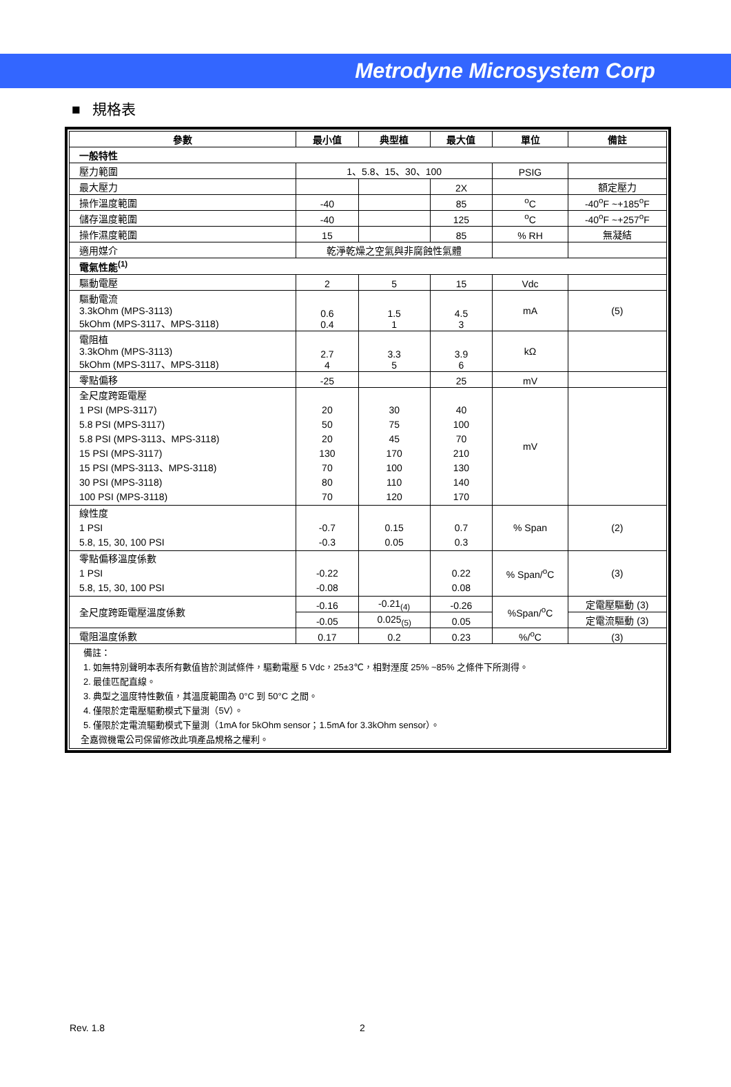Metrodyne Microsystem Corp
■ 規格表
| 參數 | 最小值 | 典型植 | 最大值 | 單位 | 備註 |
| --- | --- | --- | --- | --- | --- |
| 一般特性 | | | | | |
| 壓力範圍 | 1、5.8、15、30、100 | | | PSIG | |
| 最大壓力 | | | 2X | | 額定壓力 |
| 操作溫度範圍 | -40 | | 85 | <sup>o</sup> C | -40<sup>o</sup>F ~+185<sup>o</sup>F |
| 儲存溫度範圍 | -40 | | 125 | <sup>o</sup> C | -40<sup>o</sup>F ~+257<sup>o</sup>F |
| 操作濕度範圍 | 15 | | 85 | % RH | 無凝結 |
| 適用媒介 | 乾淨乾燥之空氣與非腐蝕性氣體 | | | | |
| 電氣性能<sup>(1)</sup> | | | | | |
| 驅動電壓 | 2 | 5 | 15 | Vdc | |
| 驅動電流 3.3kOhm (MPS-3113) 5kOhm (MPS-3117、MPS-3118) | 0.6 0.4 | 1.5 1 | 4.5 3 | mA | (5) |
| 電阻植 3.3kOhm (MPS-3113) 5kOhm (MPS-3117、MPS-3118) | 2.7 4 | 3.3 5 | 3.9 6 | kΩ | |
| 零點偏移 | -25 | | 25 | mV | |
| 全尺度跨距電壓 1 PSI (MPS-3117) 5.8 PSI (MPS-3117) 5.8 PSI (MPS-3113、MPS-3118) 15 PSI (MPS-3117) 15 PSI (MPS-3113、MPS-3118) 30 PSI (MPS-3118) 100 PSI (MPS-3118) | 20 50 20 130 70 80 70 | 30 75 45 170 100 110 120 | 40 100 70 210 130 140 170 | mV | |
| 線性度 1 PSI 5.8, 15, 30, 100 PSI | -0.7 -0.3 | 0.15 0.05 | 0.7 0.3 | % Span | (2) |
| 零點偏移溫度係數 1 PSI 5.8, 15, 30, 100 PSI | -0.22 -0.08 | | 0.22 0.08 | % Span/<sup>o</sup>C | (3) |
| 全尺度跨距電壓溫度係數 | -0.16 | -0.21<sub>(4)</sub> | -0.26 | %Span/<sup>o</sup>C | 定電壓驅動 (3) |
| | -0.05 | 0.025<sub>(5)</sub> | 0.05 | | 定電流驅動 (3) |
| 電阻溫度係數 | 0.17 | 0.2 | 0.23 | %/<sup>o</sup>C | (3) |
備註：
1. 如無特別聲明本表所有數值皆於測試條件，驅動電壓 5 Vdc，25±3℃，相對溼度 25% ~85% 之條件下所測得。
2. 最佳匹配直線。
3. 典型之溫度特性數值，其溫度範圍為 0°C 到 50°C 之間。
4. 僅限於定電壓驅動模式下量測（5V）。
5. 僅限於定電流驅動模式下量測（1mA for 5kOhm sensor；1.5mA for 3.3kOhm sensor）。
全嘉微機電公司保留修改此項產品規格之權利。
Rev. 1.8 2